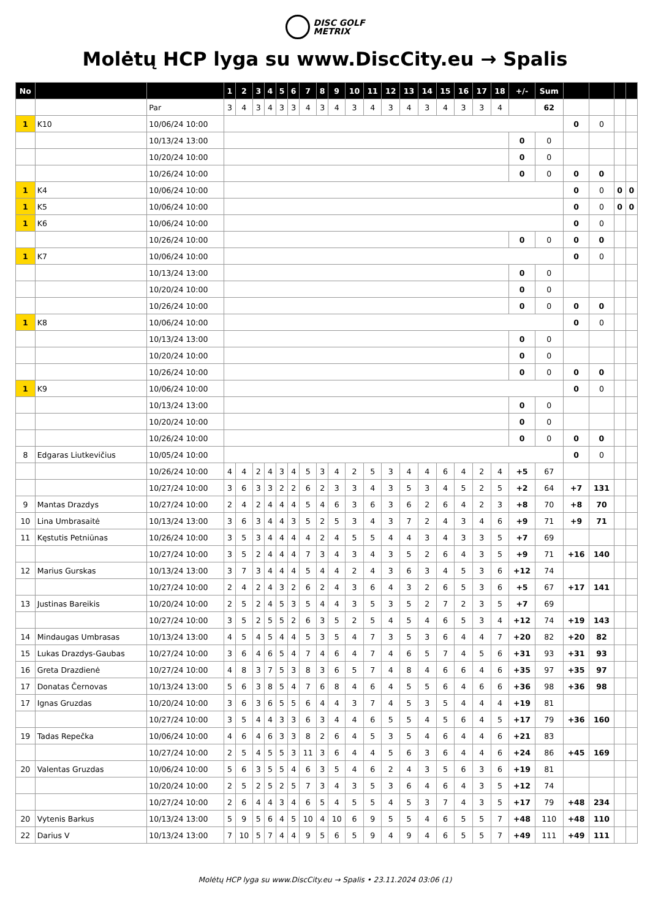DISC GOLF
METRIX
Molėtų HCP lyga su www.DiscCity.eu → Spalis
| No | | | 1 | 2 | 3 | 4 | 5 | 6 | 7 | 8 | 9 | 10 | 11 | 12 | 13 | 14 | 15 | 16 | 17 | 18 | +/- | Sum | | | | |
| --- | --- | --- | --- | --- | --- | --- | --- | --- | --- | --- | --- | --- | --- | --- | --- | --- | --- | --- | --- | --- | --- | --- | --- | --- | --- | --- |
| | | Par | 3 | 4 | 3 | 4 | 3 | 3 | 4 | 3 | 4 | 3 | 4 | 3 | 4 | 3 | 4 | 3 | 3 | 4 | | 62 | | | | |
| 1 | K10 | 10/06/24 10:00 | | | | | | | | | | | | | | | | | | | | | 0 | 0 | | |
| | | 10/13/24 13:00 | | | | | | | | | | | | | | | | | | | 0 | 0 | | | | |
| | | 10/20/24 10:00 | | | | | | | | | | | | | | | | | | | 0 | 0 | | | | |
| | | 10/26/24 10:00 | | | | | | | | | | | | | | | | | | | 0 | 0 | 0 | 0 | | |
| 1 | K4 | 10/06/24 10:00 | | | | | | | | | | | | | | | | | | | | | 0 | 0 | 0 | 0 |
| 1 | K5 | 10/06/24 10:00 | | | | | | | | | | | | | | | | | | | | | 0 | 0 | 0 | 0 |
| 1 | K6 | 10/06/24 10:00 | | | | | | | | | | | | | | | | | | | | | 0 | 0 | | |
| | | 10/26/24 10:00 | | | | | | | | | | | | | | | | | | | 0 | 0 | 0 | 0 | | |
| 1 | K7 | 10/06/24 10:00 | | | | | | | | | | | | | | | | | | | | | 0 | 0 | | |
| | | 10/13/24 13:00 | | | | | | | | | | | | | | | | | | | 0 | 0 | | | | |
| | | 10/20/24 10:00 | | | | | | | | | | | | | | | | | | | 0 | 0 | | | | |
| | | 10/26/24 10:00 | | | | | | | | | | | | | | | | | | | 0 | 0 | 0 | 0 | | |
| 1 | K8 | 10/06/24 10:00 | | | | | | | | | | | | | | | | | | | | | 0 | 0 | | |
| | | 10/13/24 13:00 | | | | | | | | | | | | | | | | | | | 0 | 0 | | | | |
| | | 10/20/24 10:00 | | | | | | | | | | | | | | | | | | | 0 | 0 | | | | |
| | | 10/26/24 10:00 | | | | | | | | | | | | | | | | | | | 0 | 0 | 0 | 0 | | |
| 1 | K9 | 10/06/24 10:00 | | | | | | | | | | | | | | | | | | | | | 0 | 0 | | |
| | | 10/13/24 13:00 | | | | | | | | | | | | | | | | | | | 0 | 0 | | | | |
| | | 10/20/24 10:00 | | | | | | | | | | | | | | | | | | | 0 | 0 | | | | |
| | | 10/26/24 10:00 | | | | | | | | | | | | | | | | | | | 0 | 0 | 0 | 0 | | |
| 8 | Edgaras Liutkevičius | 10/05/24 10:00 | | | | | | | | | | | | | | | | | | | | | 0 | 0 | | |
| | | 10/26/24 10:00 | 4 | 4 | 2 | 4 | 3 | 4 | 5 | 3 | 4 | 2 | 5 | 3 | 4 | 4 | 6 | 4 | 2 | 4 | +5 | 67 | | | | |
| | | 10/27/24 10:00 | 3 | 6 | 3 | 3 | 2 | 2 | 6 | 2 | 3 | 3 | 4 | 3 | 5 | 3 | 4 | 5 | 2 | 5 | +2 | 64 | +7 | 131 | | |
| 9 | Mantas Drazdys | 10/27/24 10:00 | 2 | 4 | 2 | 4 | 4 | 4 | 5 | 4 | 6 | 3 | 6 | 3 | 6 | 2 | 6 | 4 | 2 | 3 | +8 | 70 | +8 | 70 | | |
| 10 | Lina Umbrasaitė | 10/13/24 13:00 | 3 | 6 | 3 | 4 | 4 | 3 | 5 | 2 | 5 | 3 | 4 | 3 | 7 | 2 | 4 | 3 | 4 | 6 | +9 | 71 | +9 | 71 | | |
| 11 | Kęstutis Petniūnas | 10/26/24 10:00 | 3 | 5 | 3 | 4 | 4 | 4 | 4 | 2 | 4 | 5 | 5 | 4 | 4 | 3 | 4 | 3 | 3 | 5 | +7 | 69 | | | | |
| | | 10/27/24 10:00 | 3 | 5 | 2 | 4 | 4 | 4 | 7 | 3 | 4 | 3 | 4 | 3 | 5 | 2 | 6 | 4 | 3 | 5 | +9 | 71 | +16 | 140 | | |
| 12 | Marius Gurskas | 10/13/24 13:00 | 3 | 7 | 3 | 4 | 4 | 4 | 5 | 4 | 4 | 2 | 4 | 3 | 6 | 3 | 4 | 5 | 3 | 6 | +12 | 74 | | | | |
| | | 10/27/24 10:00 | 2 | 4 | 2 | 4 | 3 | 2 | 6 | 2 | 4 | 3 | 6 | 4 | 3 | 2 | 6 | 5 | 3 | 6 | +5 | 67 | +17 | 141 | | |
| 13 | Justinas Bareikis | 10/20/24 10:00 | 2 | 5 | 2 | 4 | 5 | 3 | 5 | 4 | 4 | 3 | 5 | 3 | 5 | 2 | 7 | 2 | 3 | 5 | +7 | 69 | | | | |
| | | 10/27/24 10:00 | 3 | 5 | 2 | 5 | 5 | 2 | 6 | 3 | 5 | 2 | 5 | 4 | 5 | 4 | 6 | 5 | 3 | 4 | +12 | 74 | +19 | 143 | | |
| 14 | Mindaugas Umbrasas | 10/13/24 13:00 | 4 | 5 | 4 | 5 | 4 | 4 | 5 | 3 | 5 | 4 | 7 | 3 | 5 | 3 | 6 | 4 | 4 | 7 | +20 | 82 | +20 | 82 | | |
| 15 | Lukas Drazdys-Gaubas | 10/27/24 10:00 | 3 | 6 | 4 | 6 | 5 | 4 | 7 | 4 | 6 | 4 | 7 | 4 | 6 | 5 | 7 | 4 | 5 | 6 | +31 | 93 | +31 | 93 | | |
| 16 | Greta Drazdienė | 10/27/24 10:00 | 4 | 8 | 3 | 7 | 5 | 3 | 8 | 3 | 6 | 5 | 7 | 4 | 8 | 4 | 6 | 6 | 4 | 6 | +35 | 97 | +35 | 97 | | |
| 17 | Donatas Černovas | 10/13/24 13:00 | 5 | 6 | 3 | 8 | 5 | 4 | 7 | 6 | 8 | 4 | 6 | 4 | 5 | 5 | 6 | 4 | 6 | 6 | +36 | 98 | +36 | 98 | | |
| 17 | Ignas Gruzdas | 10/20/24 10:00 | 3 | 6 | 3 | 6 | 5 | 5 | 6 | 4 | 4 | 3 | 7 | 4 | 5 | 3 | 5 | 4 | 4 | 4 | +19 | 81 | | | | |
| | | 10/27/24 10:00 | 3 | 5 | 4 | 4 | 3 | 3 | 6 | 3 | 4 | 4 | 6 | 5 | 5 | 4 | 5 | 6 | 4 | 5 | +17 | 79 | +36 | 160 | | |
| 19 | Tadas Repečka | 10/06/24 10:00 | 4 | 6 | 4 | 6 | 3 | 3 | 8 | 2 | 6 | 4 | 5 | 3 | 5 | 4 | 6 | 4 | 4 | 6 | +21 | 83 | | | | |
| | | 10/27/24 10:00 | 2 | 5 | 4 | 5 | 5 | 3 | 11 | 3 | 6 | 4 | 4 | 5 | 6 | 3 | 6 | 4 | 4 | 6 | +24 | 86 | +45 | 169 | | |
| 20 | Valentas Gruzdas | 10/06/24 10:00 | 5 | 6 | 3 | 5 | 5 | 4 | 6 | 3 | 5 | 4 | 6 | 2 | 4 | 3 | 5 | 6 | 3 | 6 | +19 | 81 | | | | |
| | | 10/20/24 10:00 | 2 | 5 | 2 | 5 | 2 | 5 | 7 | 3 | 4 | 3 | 5 | 3 | 6 | 4 | 6 | 4 | 3 | 5 | +12 | 74 | | | | |
| | | 10/27/24 10:00 | 2 | 6 | 4 | 4 | 3 | 4 | 6 | 5 | 4 | 5 | 5 | 4 | 5 | 3 | 7 | 4 | 3 | 5 | +17 | 79 | +48 | 234 | | |
| 20 | Vytenis Barkus | 10/13/24 13:00 | 5 | 9 | 5 | 6 | 4 | 5 | 10 | 4 | 10 | 6 | 9 | 5 | 5 | 4 | 6 | 5 | 5 | 7 | +48 | 110 | +48 | 110 | | |
| 22 | Darius V | 10/13/24 13:00 | 7 | 10 | 5 | 7 | 4 | 4 | 9 | 5 | 6 | 5 | 9 | 4 | 9 | 4 | 6 | 5 | 5 | 7 | +49 | 111 | +49 | 111 | | |
Molėtų HCP lyga su www.DiscCity.eu → Spalis • 23.11.2024 03:06 (1)